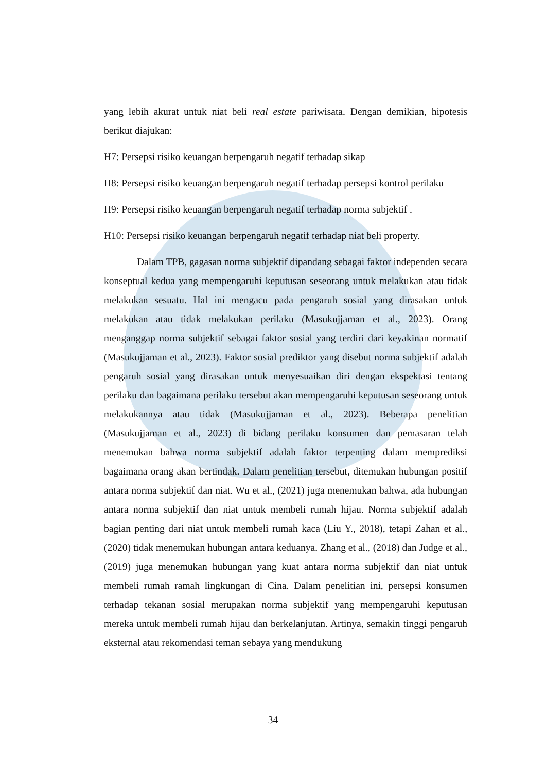yang lebih akurat untuk niat beli real estate pariwisata. Dengan demikian, hipotesis berikut diajukan:
H7: Persepsi risiko keuangan berpengaruh negatif terhadap sikap
H8: Persepsi risiko keuangan berpengaruh negatif terhadap persepsi kontrol perilaku
H9: Persepsi risiko keuangan berpengaruh negatif terhadap norma subjektif .
H10: Persepsi risiko keuangan berpengaruh negatif terhadap niat beli property.
Dalam TPB, gagasan norma subjektif dipandang sebagai faktor independen secara konseptual kedua yang mempengaruhi keputusan seseorang untuk melakukan atau tidak melakukan sesuatu. Hal ini mengacu pada pengaruh sosial yang dirasakan untuk melakukan atau tidak melakukan perilaku (Masukujjaman et al., 2023). Orang menganggap norma subjektif sebagai faktor sosial yang terdiri dari keyakinan normatif (Masukujjaman et al., 2023). Faktor sosial prediktor yang disebut norma subjektif adalah pengaruh sosial yang dirasakan untuk menyesuaikan diri dengan ekspektasi tentang perilaku dan bagaimana perilaku tersebut akan mempengaruhi keputusan seseorang untuk melakukannya atau tidak (Masukujjaman et al., 2023). Beberapa penelitian (Masukujjaman et al., 2023) di bidang perilaku konsumen dan pemasaran telah menemukan bahwa norma subjektif adalah faktor terpenting dalam memprediksi bagaimana orang akan bertindak. Dalam penelitian tersebut, ditemukan hubungan positif antara norma subjektif dan niat. Wu et al., (2021) juga menemukan bahwa, ada hubungan antara norma subjektif dan niat untuk membeli rumah hijau. Norma subjektif adalah bagian penting dari niat untuk membeli rumah kaca (Liu Y., 2018), tetapi Zahan et al., (2020) tidak menemukan hubungan antara keduanya. Zhang et al., (2018) dan Judge et al., (2019) juga menemukan hubungan yang kuat antara norma subjektif dan niat untuk membeli rumah ramah lingkungan di Cina. Dalam penelitian ini, persepsi konsumen terhadap tekanan sosial merupakan norma subjektif yang mempengaruhi keputusan mereka untuk membeli rumah hijau dan berkelanjutan. Artinya, semakin tinggi pengaruh eksternal atau rekomendasi teman sebaya yang mendukung
34